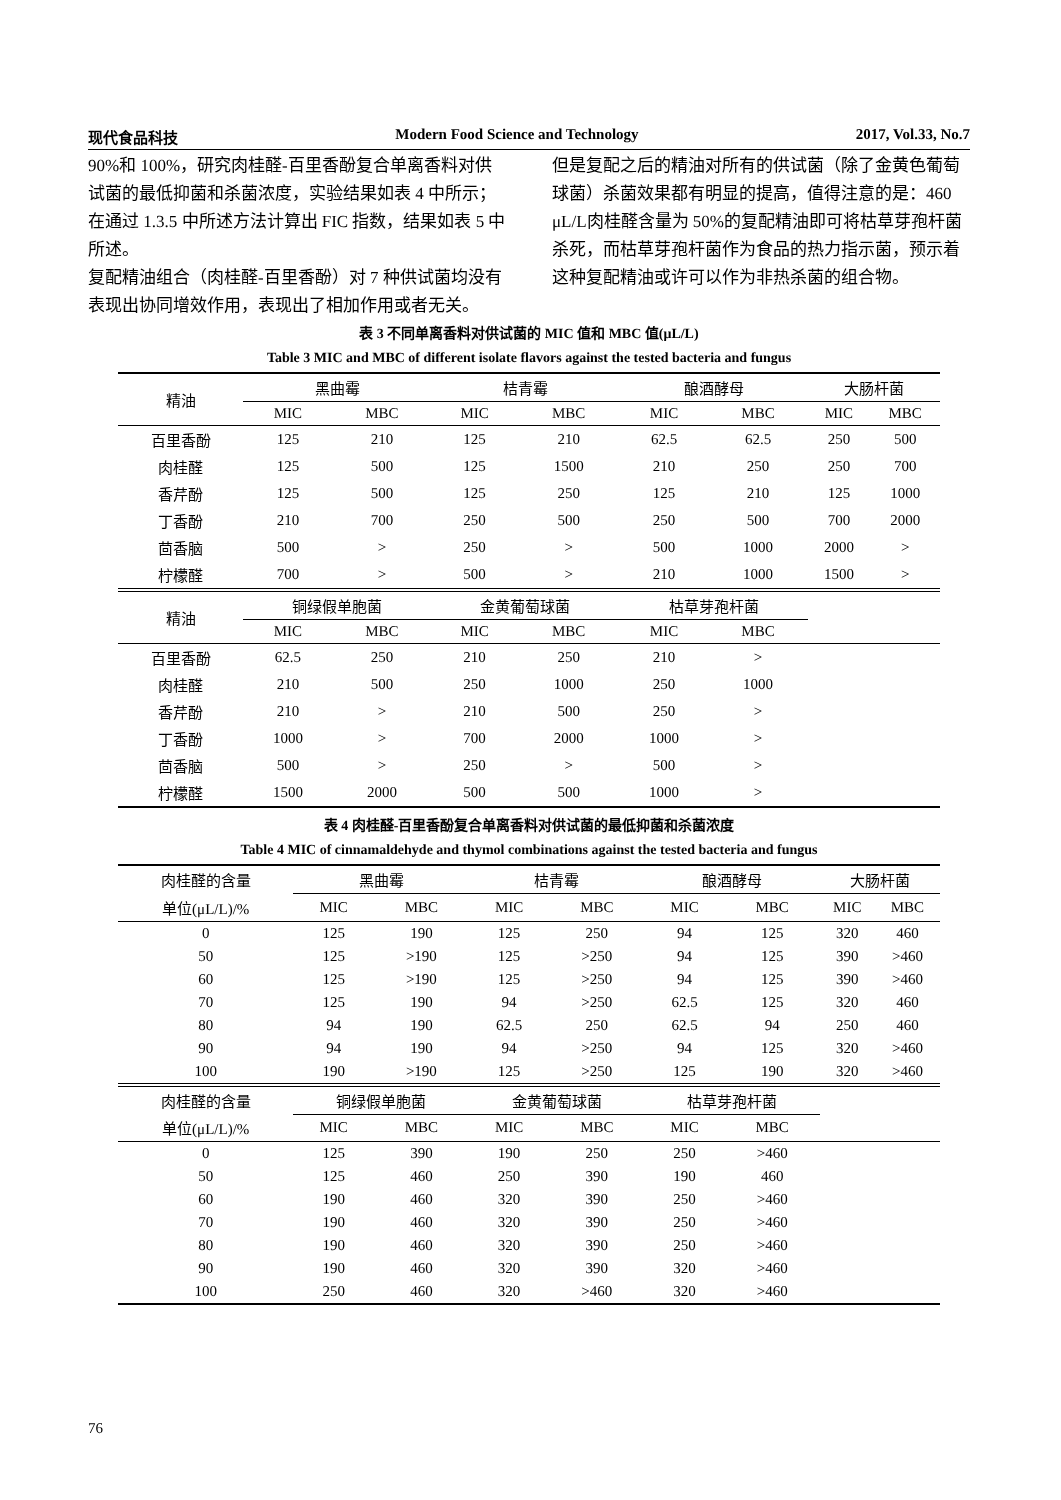现代食品科技 Modern Food Science and Technology 2017, Vol.33, No.7
90%和 100%，研究肉桂醛-百里香酚复合单离香料对供试菌的最低抑菌和杀菌浓度，实验结果如表 4 中所示；在通过 1.3.5 中所述方法计算出 FIC 指数，结果如表 5 中所述。
复配精油组合（肉桂醛-百里香酚）对 7 种供试菌均没有表现出协同增效作用，表现出了相加作用或者无关。
但是复配之后的精油对所有的供试菌（除了金黄色葡萄球菌）杀菌效果都有明显的提高，值得注意的是：460 μL/L肉桂醛含量为 50%的复配精油即可将枯草芽孢杆菌杀死，而枯草芽孢杆菌作为食品的热力指示菌，预示着这种复配精油或许可以作为非热杀菌的组合物。
表 3 不同单离香料对供试菌的 MIC 值和 MBC 值(μL/L)
Table 3 MIC and MBC of different isolate flavors against the tested bacteria and fungus
| 精油 | 黑曲霉 | | 桔青霉 | | 酿酒酵母 | | 大肠杆菌 | |
| --- | --- | --- | --- | --- | --- | --- | --- | --- |
| | MIC | MBC | MIC | MBC | MIC | MBC | MIC | MBC |
| 百里香酚 | 125 | 210 | 125 | 210 | 62.5 | 62.5 | 250 | 500 |
| 肉桂醛 | 125 | 500 | 125 | 1500 | 210 | 250 | 250 | 700 |
| 香芹酚 | 125 | 500 | 125 | 250 | 125 | 210 | 125 | 1000 |
| 丁香酚 | 210 | 700 | 250 | 500 | 250 | 500 | 700 | 2000 |
| 茴香脑 | 500 | > | 250 | > | 500 | 1000 | 2000 | > |
| 柠檬醛 | 700 | > | 500 | > | 210 | 1000 | 1500 | > |
| 精油 | 铜绿假单胞菌 | | 金黄葡萄球菌 | | 枯草芽孢杆菌 | | | |
| | MIC | MBC | MIC | MBC | MIC | MBC | | |
| 百里香酚 | 62.5 | 250 | 210 | 250 | 210 | > | | |
| 肉桂醛 | 210 | 500 | 250 | 1000 | 250 | 1000 | | |
| 香芹酚 | 210 | > | 210 | 500 | 250 | > | | |
| 丁香酚 | 1000 | > | 700 | 2000 | 1000 | > | | |
| 茴香脑 | 500 | > | 250 | > | 500 | > | | |
| 柠檬醛 | 1500 | 2000 | 500 | 500 | 1000 | > | | |
表 4 肉桂醛-百里香酚复合单离香料对供试菌的最低抑菌和杀菌浓度
Table 4 MIC of cinnamaldehyde and thymol combinations against the tested bacteria and fungus
| 肉桂醛的含量 | 黑曲霉 | | 桔青霉 | | 酿酒酵母 | | 大肠杆菌 | |
| --- | --- | --- | --- | --- | --- | --- | --- | --- |
| 单位(μL/L)/% | MIC | MBC | MIC | MBC | MIC | MBC | MIC | MBC |
| 0 | 125 | 190 | 125 | 250 | 94 | 125 | 320 | 460 |
| 50 | 125 | >190 | 125 | >250 | 94 | 125 | 390 | >460 |
| 60 | 125 | >190 | 125 | >250 | 94 | 125 | 390 | >460 |
| 70 | 125 | 190 | 94 | >250 | 62.5 | 125 | 320 | 460 |
| 80 | 94 | 190 | 62.5 | 250 | 62.5 | 94 | 250 | 460 |
| 90 | 94 | 190 | 94 | >250 | 94 | 125 | 320 | >460 |
| 100 | 190 | >190 | 125 | >250 | 125 | 190 | 320 | >460 |
| 肉桂醛的含量 | 铜绿假单胞菌 | | 金黄葡萄球菌 | | 枯草芽孢杆菌 | | | |
| 单位(μL/L)/% | MIC | MBC | MIC | MBC | MIC | MBC | | |
| 0 | 125 | 390 | 190 | 250 | 250 | >460 | | |
| 50 | 125 | 460 | 250 | 390 | 190 | 460 | | |
| 60 | 190 | 460 | 320 | 390 | 250 | >460 | | |
| 70 | 190 | 460 | 320 | 390 | 250 | >460 | | |
| 80 | 190 | 460 | 320 | 390 | 250 | >460 | | |
| 90 | 190 | 460 | 320 | 390 | 320 | >460 | | |
| 100 | 250 | 460 | 320 | >460 | 320 | >460 | | |
76